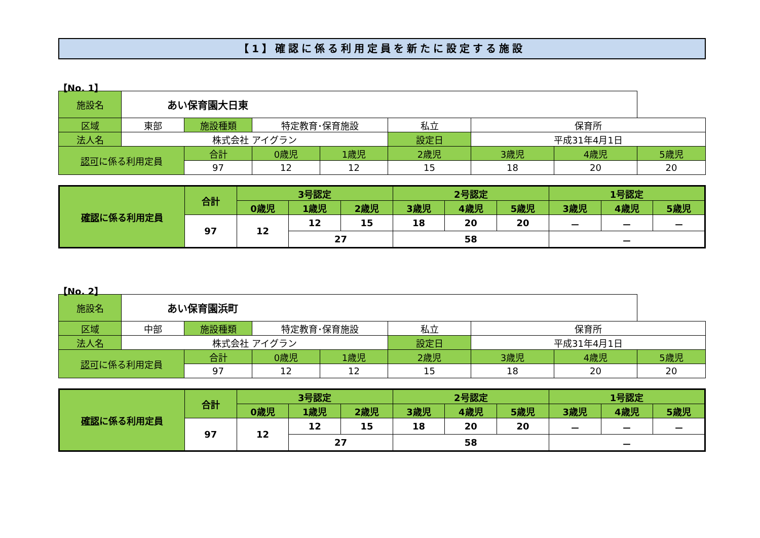【1】確認に係る利用定員を新たに設定する施設
【No. 1】
| 施設名 | あい保育園大日東 | | | | | | | |
| 区域 | 東部 | 施設種類 | 特定教育･保育施設 | | 私立 | 保育所 | | |
| 法人名 | 株式会社 アイグラン | | | | 設定日 | 平成31年4月1日 | | |
| 認可 に係る利用定員 | | 合計 | 0歳児 | 1歳児 | 2歳児 | 3歳児 | 4歳児 | 5歳児 |
| | | 97 | 12 | 12 | 15 | 18 | 20 | 20 |
| 確認 に係る利用定員 | 合計 | 3号認定 | | | 2号認定 | | | 1号認定 | | |
| --- | --- | --- | --- | --- | --- | --- | --- | --- | --- | --- |
| | | 0歳児 | 1歳児 | 2歳児 | 3歳児 | 4歳児 | 5歳児 | 3歳児 | 4歳児 | 5歳児 |
| | 97 | 12 | 12 | 15 | 18 | 20 | 20 | － | － | － |
| | | | 27 | | 58 | | | － | | |
【No. 2】
| 施設名 | あい保育園浜町 | | | | | | | |
| 区域 | 中部 | 施設種類 | 特定教育･保育施設 | | 私立 | 保育所 | | |
| 法人名 | 株式会社 アイグラン | | | | 設定日 | 平成31年4月1日 | | |
| 認可 に係る利用定員 | | 合計 | 0歳児 | 1歳児 | 2歳児 | 3歳児 | 4歳児 | 5歳児 |
| | | 97 | 12 | 12 | 15 | 18 | 20 | 20 |
| 確認 に係る利用定員 | 合計 | 3号認定 | | | 2号認定 | | | 1号認定 | | |
| --- | --- | --- | --- | --- | --- | --- | --- | --- | --- | --- |
| | | 0歳児 | 1歳児 | 2歳児 | 3歳児 | 4歳児 | 5歳児 | 3歳児 | 4歳児 | 5歳児 |
| | 97 | 12 | 12 | 15 | 18 | 20 | 20 | － | － | － |
| | | | 27 | | 58 | | | － | | |